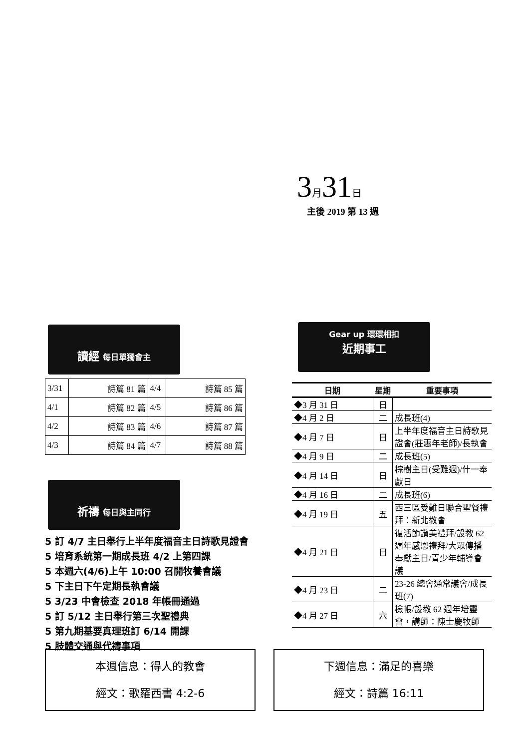3 月 31 日
主後 2019 第 13 週
讀經 每日單獨會主
| 3/31 | 詩篇 81 篇 | 4/4 | 詩篇 85 篇 |
| 4/1 | 詩篇 82 篇 | 4/5 | 詩篇 86 篇 |
| 4/2 | 詩篇 83 篇 | 4/6 | 詩篇 87 篇 |
| 4/3 | 詩篇 84 篇 | 4/7 | 詩篇 88 篇 |
祈禱 每日與主同行
5 訂 4/7 主日舉行上半年度福音主日詩歌見證會
5 培育系統第一期成長班 4/2 上第四課
5 本週六(4/6)上午 10:00 召開牧養會議
5 下主日下午定期長執會議
5 3/23 中會檢查 2018 年帳冊通過
5 訂 5/12 主日舉行第三次聖禮典
5 第九期基要真理班訂 6/14 開課
5 肢體交通與代禱事項
Gear up 環環相扣
近期事工
| 日期 | 星期 | 重要事項 |
| --- | --- | --- |
| ◆3 月 31 日 | 日 | |
| ◆4 月 2 日 | 二 | 成長班(4) |
| ◆4 月 7 日 | 日 | 上半年度福音主日詩歌見證會(莊惠年老師)/長執會 |
| ◆4 月 9 日 | 二 | 成長班(5) |
| ◆4 月 14 日 | 日 | 棕樹主日(受難週)/什一奉獻日 |
| ◆4 月 16 日 | 二 | 成長班(6) |
| ◆4 月 19 日 | 五 | 西三區受難日聯合聖餐禮拜：新北教會 |
| ◆4 月 21 日 | 日 | 復活節讚美禮拜/設教 62 週年感恩禮拜/大眾傳播奉獻主日/青少年輔導會議 |
| ◆4 月 23 日 | 二 | 23-26 總會通常議會/成長班(7) |
| ◆4 月 27 日 | 六 | 檢帳/設教 62 週年培靈會，講師：陳士慶牧師 |
本週信息：得人的教會
經文：歌羅西書 4:2-6
下週信息：滿足的喜樂
經文：詩篇 16:11